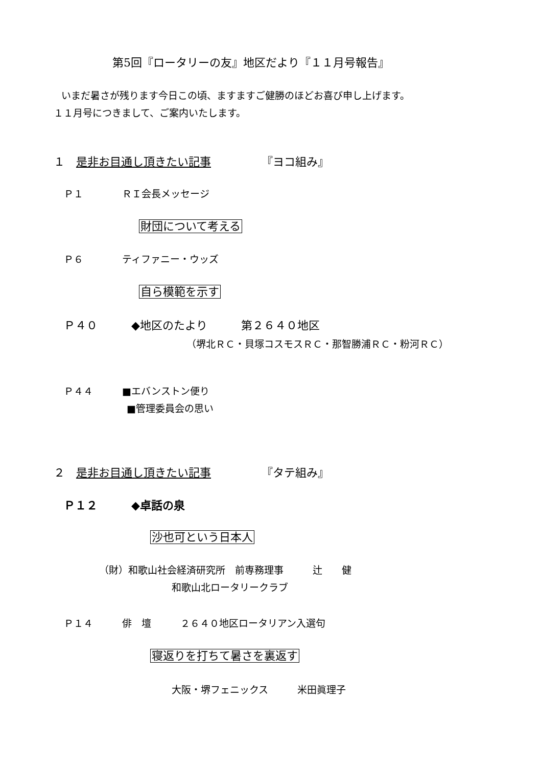第5回『ロータリーの友』地区だより『１１月号報告』
いまだ暑さが残ります今日この頃、ますますご健勝のほどお喜び申し上げます。
１１月号につきまして、ご案内いたします。
１　是非お目通し頂きたい記事　　　　　『ヨコ組み』
Ｐ１　　　　ＲＩ会長メッセージ
財団について考える
Ｐ６　　　　ティファニー・ウッズ
自ら模範を示す
Ｐ４０　　　◆地区のたより　　　第２６４０地区
（堺北ＲＣ・貝塚コスモスＲＣ・那智勝浦ＲＣ・粉河ＲＣ）
Ｐ４４　　　■エバンストン便り
■管理委員会の思い
２　是非お目通し頂きたい記事　　　　　『タテ組み』
Ｐ１２　　　◆卓話の泉
沙也可という日本人
（財）和歌山社会経済研究所　前専務理事　　　辻　　健
和歌山北ロータリークラブ
Ｐ１４　　　俳　壇　　　２６４０地区ロータリアン入選句
寝返りを打ちて暑さを裏返す
大阪・堺フェニックス　　　米田眞理子